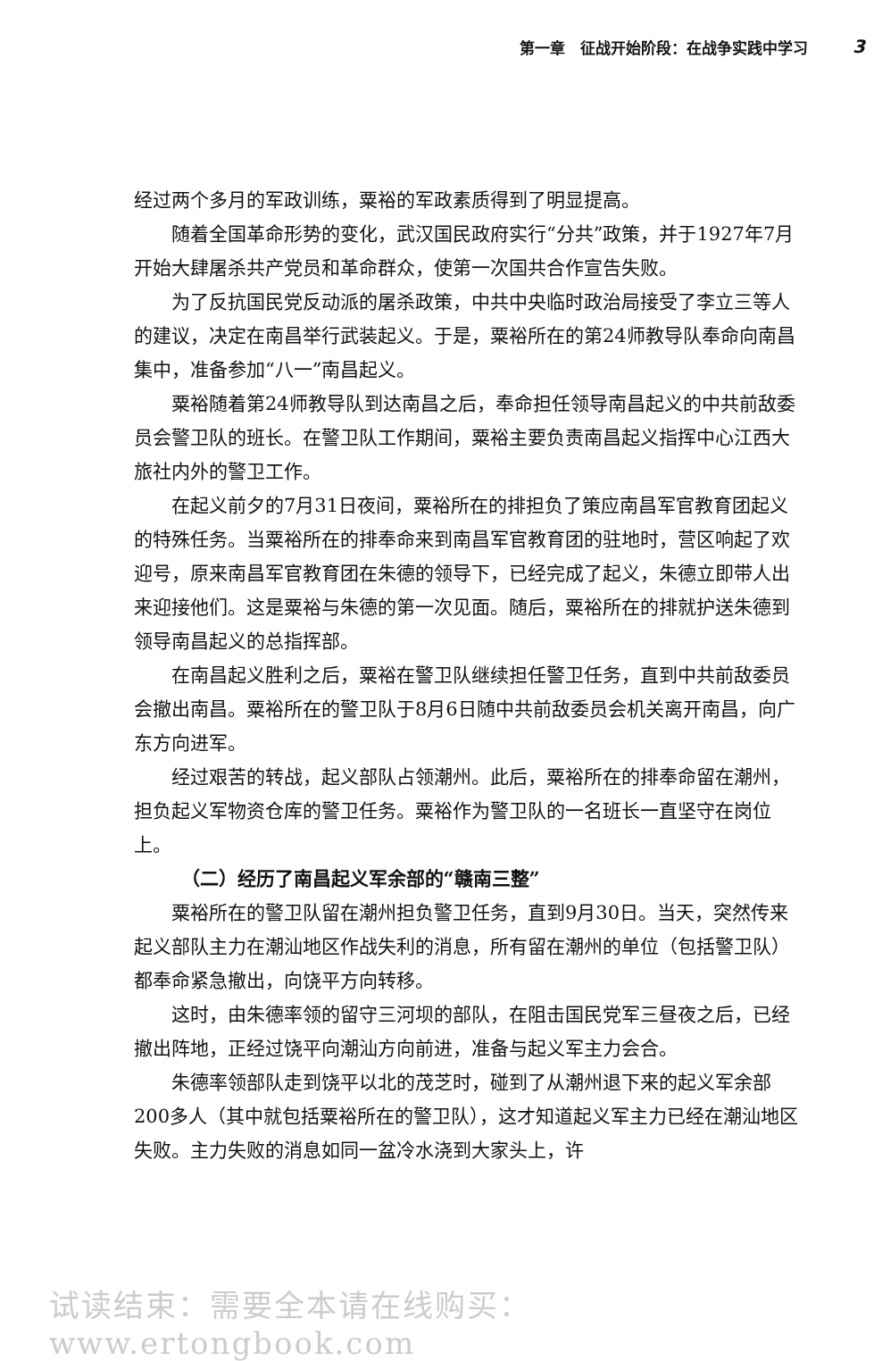第一章　征战开始阶段：在战争实践中学习 3
经过两个多月的军政训练，粟裕的军政素质得到了明显提高。
随着全国革命形势的变化，武汉国民政府实行“分共”政策，并于1927年7月开始大肆屠杀共产党员和革命群众，使第一次国共合作宣告失败。
为了反抗国民党反动派的屠杀政策，中共中央临时政治局接受了李立三等人的建议，决定在南昌举行武装起义。于是，粟裕所在的第24师教导队奉命向南昌集中，准备参加“八一”南昌起义。
粟裕随着第24师教导队到达南昌之后，奉命担任领导南昌起义的中共前敌委员会警卫队的班长。在警卫队工作期间，粟裕主要负责南昌起义指挥中心江西大旅社内外的警卫工作。
在起义前夕的7月31日夜间，粟裕所在的排担负了策应南昌军官教育团起义的特殊任务。当粟裕所在的排奉命来到南昌军官教育团的驻地时，营区响起了欢迎号，原来南昌军官教育团在朱德的领导下，已经完成了起义，朱德立即带人出来迎接他们。这是粟裕与朱德的第一次见面。随后，粟裕所在的排就护送朱德到领导南昌起义的总指挥部。
在南昌起义胜利之后，粟裕在警卫队继续担任警卫任务，直到中共前敌委员会撤出南昌。粟裕所在的警卫队于8月6日随中共前敌委员会机关离开南昌，向广东方向进军。
经过艰苦的转战，起义部队占领潮州。此后，粟裕所在的排奉命留在潮州，担负起义军物资仓库的警卫任务。粟裕作为警卫队的一名班长一直坚守在岗位上。
（二）经历了南昌起义军余部的“赣南三整”
粟裕所在的警卫队留在潮州担负警卫任务，直到9月30日。当天，突然传来起义部队主力在潮汕地区作战失利的消息，所有留在潮州的单位（包括警卫队）都奉命紧急撤出，向饶平方向转移。
这时，由朱德率领的留守三河坝的部队，在阻击国民党军三昼夜之后，已经撤出阵地，正经过饶平向潮汕方向前进，准备与起义军主力会合。
朱德率领部队走到饶平以北的茂芝时，碰到了从潮州退下来的起义军余部200多人（其中就包括粟裕所在的警卫队），这才知道起义军主力已经在潮汕地区失败。主力失败的消息如同一盆冷水浇到大家头上，许
试读结束：需要全本请在线购买： www.ertongbook.com